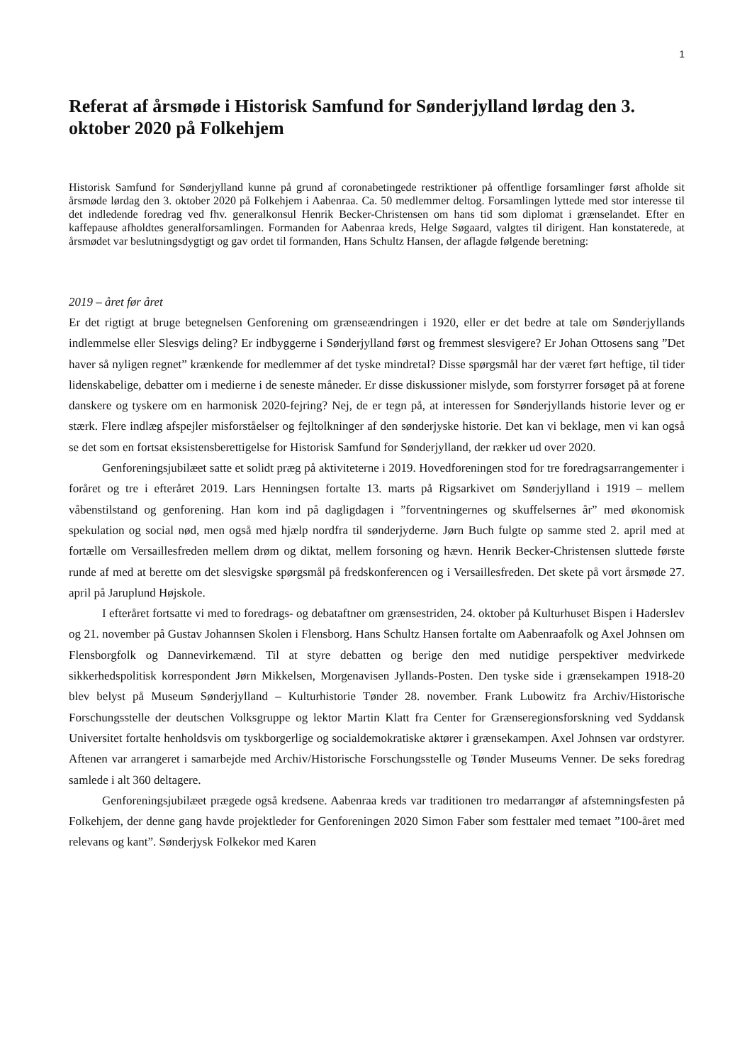1
Referat af årsmøde i Historisk Samfund for Sønderjylland lørdag den 3. oktober 2020 på Folkehjem
Historisk Samfund for Sønderjylland kunne på grund af coronabetingede restriktioner på offentlige forsamlinger først afholde sit årsmøde lørdag den 3. oktober 2020 på Folkehjem i Aabenraa. Ca. 50 medlemmer deltog. Forsamlingen lyttede med stor interesse til det indledende foredrag ved fhv. generalkonsul Henrik Becker-Christensen om hans tid som diplomat i grænselandet. Efter en kaffepause afholdtes generalforsamlingen. Formanden for Aabenraa kreds, Helge Søgaard, valgtes til dirigent. Han konstaterede, at årsmødet var beslutningsdygtigt og gav ordet til formanden, Hans Schultz Hansen, der aflagde følgende beretning:
2019 – året før året
Er det rigtigt at bruge betegnelsen Genforening om grænseændringen i 1920, eller er det bedre at tale om Sønderjyllands indlemmelse eller Slesvigs deling? Er indbyggerne i Sønderjylland først og fremmest slesvigere? Er Johan Ottosens sang ”Det haver så nyligen regnet” krænkende for medlemmer af det tyske mindretal? Disse spørgsmål har der været ført heftige, til tider lidenskabelige, debatter om i medierne i de seneste måneder. Er disse diskussioner mislyde, som forstyrrer forsøget på at forene danskere og tyskere om en harmonisk 2020-fejring? Nej, de er tegn på, at interessen for Sønderjyllands historie lever og er stærk. Flere indlæg afspejler misforståelser og fejltolkninger af den sønderjyske historie. Det kan vi beklage, men vi kan også se det som en fortsat eksistensberettigelse for Historisk Samfund for Sønderjylland, der rækker ud over 2020.
Genforeningsjubilæet satte et solidt præg på aktiviteterne i 2019. Hovedforeningen stod for tre foredragsarrangementer i foråret og tre i efteråret 2019. Lars Henningsen fortalte 13. marts på Rigsarkivet om Sønderjylland i 1919 – mellem våbenstilstand og genforening. Han kom ind på dagligdagen i ”forventningernes og skuffelsernes år” med økonomisk spekulation og social nød, men også med hjælp nordfra til sønderjyderne. Jørn Buch fulgte op samme sted 2. april med at fortælle om Versaillesfreden mellem drøm og diktat, mellem forsoning og hævn. Henrik Becker-Christensen sluttede første runde af med at berette om det slesvigske spørgsmål på fredskonferencen og i Versaillesfreden. Det skete på vort årsmøde 27. april på Jaruplund Højskole.
I efteråret fortsatte vi med to foredrags- og debataftner om grænsestriden, 24. oktober på Kulturhuset Bispen i Haderslev og 21. november på Gustav Johannsen Skolen i Flensborg. Hans Schultz Hansen fortalte om Aabenraafolk og Axel Johnsen om Flensborgfolk og Dannevirkemænd. Til at styre debatten og berige den med nutidige perspektiver medvirkede sikkerhedspolitisk korrespondent Jørn Mikkelsen, Morgenavisen Jyllands-Posten. Den tyske side i grænsekampen 1918-20 blev belyst på Museum Sønderjylland – Kulturhistorie Tønder 28. november. Frank Lubowitz fra Archiv/Historische Forschungsstelle der deutschen Volksgruppe og lektor Martin Klatt fra Center for Grænseregionsforskning ved Syddansk Universitet fortalte henholdsvis om tyskborgerlige og socialdemokratiske aktører i grænsekampen. Axel Johnsen var ordstyrer. Aftenen var arrangeret i samarbejde med Archiv/Historische Forschungsstelle og Tønder Museums Venner. De seks foredrag samlede i alt 360 deltagere.
Genforeningsjubilæet prægede også kredsene. Aabenraa kreds var traditionen tro medarrangør af afstemningsfesten på Folkehjem, der denne gang havde projektleder for Genforeningen 2020 Simon Faber som festtaler med temaet ”100-året med relevans og kant”. Sønderjysk Folkekor med Karen